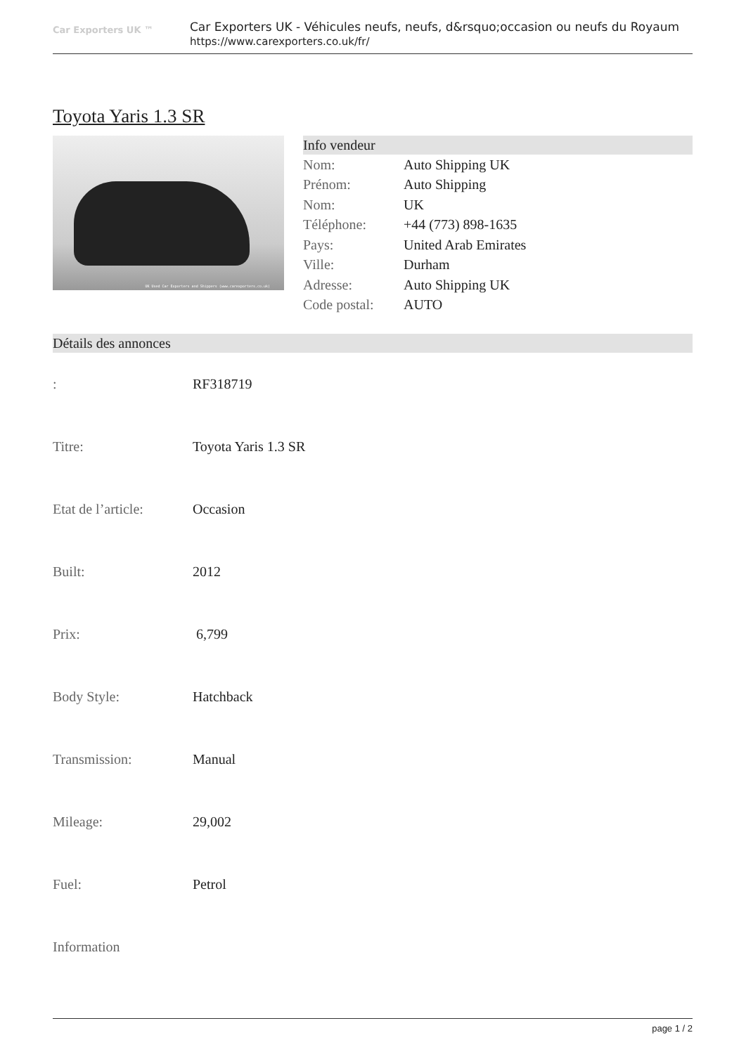Car Exporters UK ™
Car Exporters UK - Véhicules neufs, neufs, d&rsquo;occasion ou neufs du Royaum
https://www.carexporters.co.uk/fr/
Toyota Yaris 1.3 SR
UK Used Car Exporters and Shippers (www.carexporters.co.uk)
Info vendeur
| Nom: | Auto Shipping UK |
| Prénom: | Auto Shipping |
| Nom: | UK |
| Téléphone: | +44 (773) 898-1635 |
| Pays: | United Arab Emirates |
| Ville: | Durham |
| Adresse: | Auto Shipping UK |
| Code postal: | AUTO |
Détails des annonces
| : | RF318719 |
| Titre: | Toyota Yaris 1.3 SR |
| Etat de l’article: | Occasion |
| Built: | 2012 |
| Prix: | 6,799 |
| Body Style: | Hatchback |
| Transmission: | Manual |
| Mileage: | 29,002 |
| Fuel: | Petrol |
| Information | |
page 1 / 2